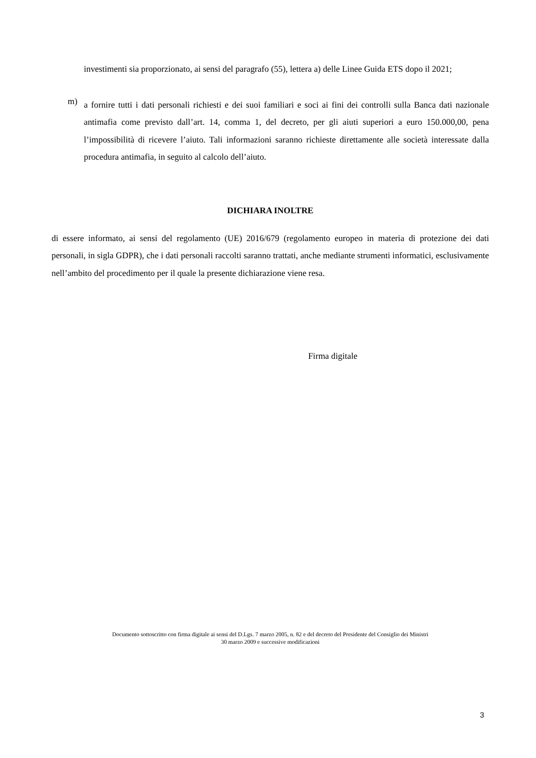investimenti sia proporzionato, ai sensi del paragrafo (55), lettera a) delle Linee Guida ETS dopo il 2021;
m)
a fornire tutti i dati personali richiesti e dei suoi familiari e soci ai fini dei controlli sulla Banca dati nazionale antimafia come previsto dall’art. 14, comma 1, del decreto, per gli aiuti superiori a euro 150.000,00, pena l’impossibilità di ricevere l’aiuto. Tali informazioni saranno richieste direttamente alle società interessate dalla procedura antimafia, in seguito al calcolo dell’aiuto.
DICHIARA INOLTRE
di essere informato, ai sensi del regolamento (UE) 2016/679 (regolamento europeo in materia di protezione dei dati personali, in sigla GDPR), che i dati personali raccolti saranno trattati, anche mediante strumenti informatici, esclusivamente nell’ambito del procedimento per il quale la presente dichiarazione viene resa.
Firma digitale
Documento sottoscritto con firma digitale ai sensi del D.Lgs. 7 marzo 2005, n. 82 e del decreto del Presidente del Consiglio dei Ministri
30 marzo 2009 e successive modificazioni
3